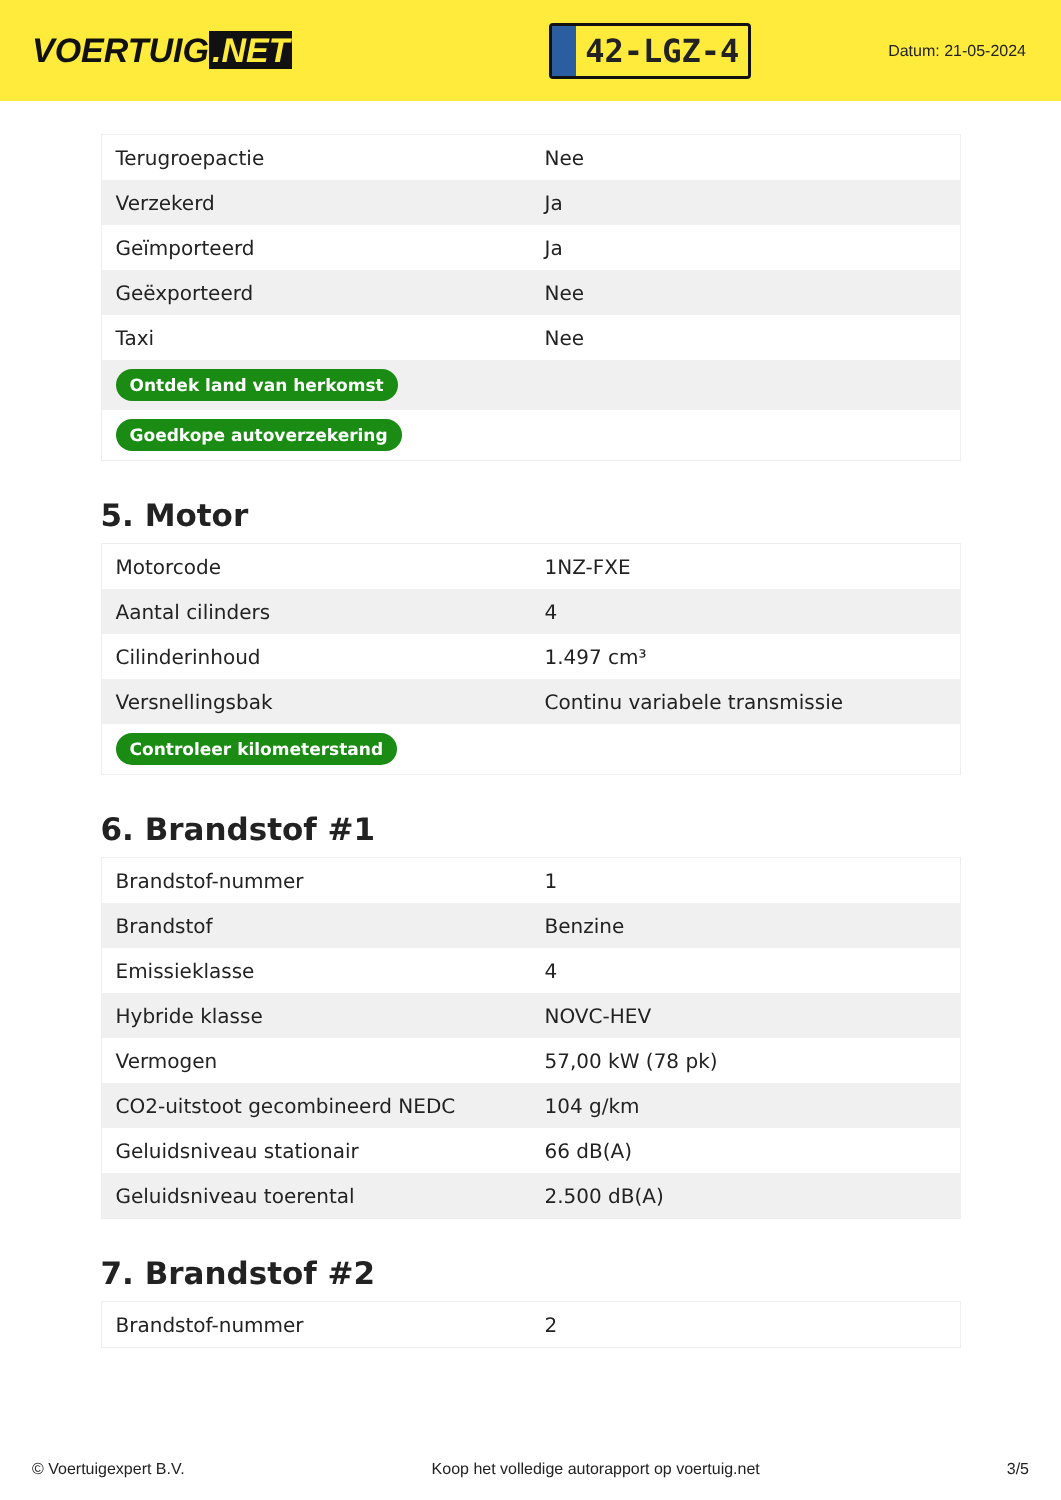VOERTUIG.NET
42-LGZ-4
Datum: 21-05-2024
| Terugroepactie | Nee |
| Verzekerd | Ja |
| Geïmporteerd | Ja |
| Geëxporteerd | Nee |
| Taxi | Nee |
| Ontdek land van herkomst | |
| Goedkope autoverzekering | |
5. Motor
| Motorcode | 1NZ-FXE |
| Aantal cilinders | 4 |
| Cilinderinhoud | 1.497 cm³ |
| Versnellingsbak | Continu variabele transmissie |
| Controleer kilometerstand | |
6. Brandstof #1
| Brandstof-nummer | 1 |
| Brandstof | Benzine |
| Emissieklasse | 4 |
| Hybride klasse | NOVC-HEV |
| Vermogen | 57,00 kW (78 pk) |
| CO2-uitstoot gecombineerd NEDC | 104 g/km |
| Geluidsniveau stationair | 66 dB(A) |
| Geluidsniveau toerental | 2.500 dB(A) |
7. Brandstof #2
| Brandstof-nummer | 2 |
© Voertuigexpert B.V. Koop het volledige autorapport op voertuig.net 3/5